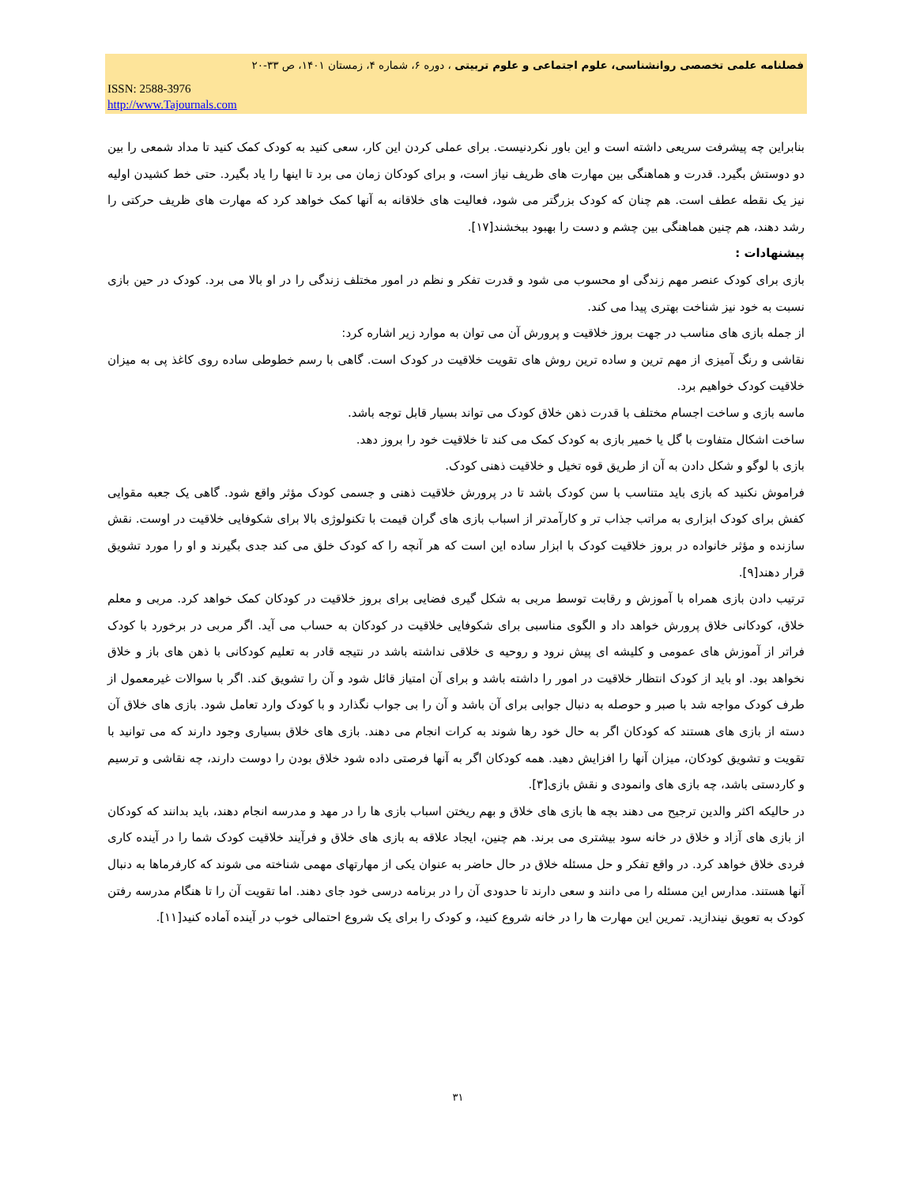فصلنامه علمی تخصصی روانشناسی، علوم اجتماعی و علوم تربیتی ، دوره ۶، شماره ۴، زمستان ۱۴۰۱، ص ۳۳-۲۰
ISSN: 2588-3976
http://www.Tajournals.com
بنابراین چه پیشرفت سریعی داشته است و این باور نکردنیست. برای عملی کردن این کار، سعی کنید به کودک کمک کنید تا مداد شمعی را بین دو دوستش بگیرد. قدرت و هماهنگی بین مهارت های ظریف نیاز است، و برای کودکان زمان می برد تا اینها را یاد بگیرد. حتی خط کشیدن اولیه نیز یک نقطه عطف است. هم چنان که کودک بزرگتر می شود، فعالیت های خلاقانه به آنها کمک خواهد کرد که مهارت های ظریف حرکتی را رشد دهند، هم چنین هماهنگی بین چشم و دست را بهبود ببخشند[۱۷].
پیشنهادات :
بازی برای کودک عنصر مهم زندگی او محسوب می شود و قدرت تفکر و نظم در امور مختلف زندگی را در او بالا می برد. کودک در حین بازی نسبت به خود نیز شناخت بهتری پیدا می کند.
از جمله بازی های مناسب در جهت بروز خلاقیت و پرورش آن می توان به موارد زیر اشاره کرد:
نقاشی و رنگ آمیزی از مهم ترین و ساده ترین روش های تقویت خلاقیت در کودک است. گاهی با رسم خطوطی ساده روی کاغذ پی به میزان خلاقیت کودک خواهیم برد.
ماسه بازی و ساخت اجسام مختلف با قدرت ذهن خلاق کودک می تواند بسیار قابل توجه باشد.
ساخت اشکال متفاوت با گل یا خمیر بازی به کودک کمک می کند تا خلاقیت خود را بروز دهد.
بازی با لوگو و شکل دادن به آن از طریق قوه تخیل و خلاقیت ذهنی کودک.
فراموش نکنید که بازی باید متناسب با سن کودک باشد تا در پرورش خلاقیت ذهنی و جسمی کودک مؤثر واقع شود. گاهی یک جعبه مقوایی کفش برای کودک ابزاری به مراتب جذاب تر و کارآمدتر از اسباب بازی های گران قیمت با تکنولوژی بالا برای شکوفایی خلاقیت در اوست. نقش سازنده و مؤثر خانواده در بروز خلاقیت کودک با ابزار ساده این است که هر آنچه را که کودک خلق می کند جدی بگیرند و او را مورد تشویق قرار دهند[۹].
ترتیب دادن بازی همراه با آموزش و رقابت توسط مربی به شکل گیری فضایی برای بروز خلاقیت در کودکان کمک خواهد کرد. مربی و معلم خلاق، کودکانی خلاق پرورش خواهد داد و الگوی مناسبی برای شکوفایی خلاقیت در کودکان به حساب می آید. اگر مربی در برخورد با کودک فراتر از آموزش های عمومی و کلیشه ای پیش نرود و روحیه ی خلاقی نداشته باشد در نتیجه قادر به تعلیم کودکانی با ذهن های باز و خلاق نخواهد بود. او باید از کودک انتظار خلاقیت در امور را داشته باشد و برای آن امتیاز قائل شود و آن را تشویق کند. اگر با سوالات غیرمعمول از طرف کودک مواجه شد با صبر و حوصله به دنبال جوابی برای آن باشد و آن را بی جواب نگذارد و با کودک وارد تعامل شود. بازی های خلاق آن دسته از بازی های هستند که کودکان اگر به حال خود رها شوند به کرات انجام می دهند. بازی های خلاق بسیاری وجود دارند که می توانید با تقویت و تشویق کودکان، میزان آنها را افزایش دهید. همه کودکان اگر به آنها فرصتی داده شود خلاق بودن را دوست دارند، چه نقاشی و ترسیم و کاردستی باشد، چه بازی های وانمودی و نقش بازی[۳].
در حالیکه اکثر والدین ترجیح می دهند بچه ها بازی های خلاق و بهم ریختن اسباب بازی ها را در مهد و مدرسه انجام دهند، باید بدانند که کودکان از بازی های آزاد و خلاق در خانه سود بیشتری می برند. هم چنین، ایجاد علاقه به بازی های خلاق و فرآیند خلاقیت کودک شما را در آینده کاری فردی خلاق خواهد کرد. در واقع تفکر و حل مسئله خلاق در حال حاضر به عنوان یکی از مهارتهای مهمی شناخته می شوند که کارفرماها به دنبال آنها هستند. مدارس این مسئله را می دانند و سعی دارند تا حدودی آن را در برنامه درسی خود جای دهند. اما تقویت آن را تا هنگام مدرسه رفتن کودک به تعویق نیندازید. تمرین این مهارت ها را در خانه شروع کنید، و کودک را برای یک شروع احتمالی خوب در آینده آماده کنید[۱۱].
۳۱